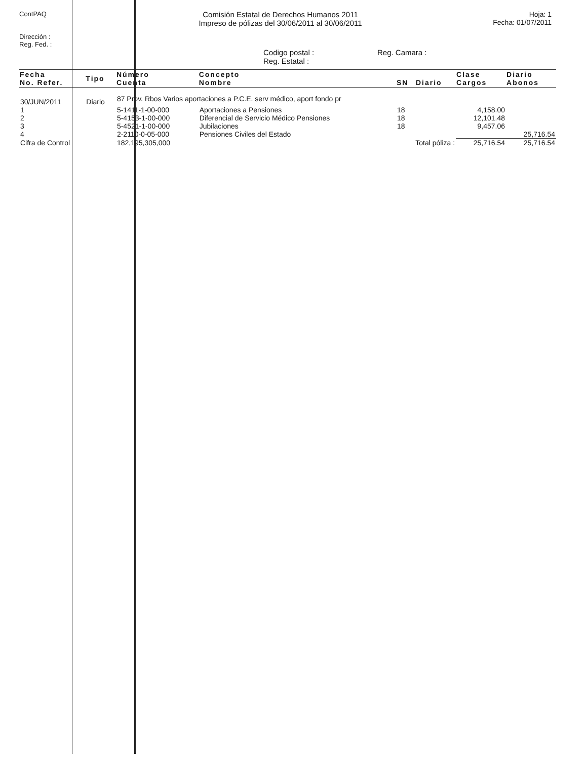ContPAQ
Dirección :
Reg. Fed. :
Comisión Estatal de Derechos Humanos 2011
Impreso de pólizas del 30/06/2011 al 30/06/2011
Hoja: 1
Fecha: 01/07/2011
Codigo postal :
Reg. Estatal :
Reg. Camara :
| Fecha No. Refer. | Tipo | Número Cuenta | Concepto Nombre | SN | Diario | Clase Cargos | Diario Abonos |
| --- | --- | --- | --- | --- | --- | --- | --- |
| 30/JUN/2011 | Diario | 87 Prov. Rbos Varios aportaciones a P.C.E. serv médico, aport fondo pr | | | | | |
| 1 | | 5-1411-1-00-000 | Aportaciones a Pensiones | 18 | | 4,158.00 | |
| 2 | | 5-4153-1-00-000 | Diferencial de Servicio Médico Pensiones | 18 | | 12,101.48 | |
| 3 | | 5-4521-1-00-000 | Jubilaciones | 18 | | 9,457.06 | |
| 4 | | 2-2110-0-05-000 | Pensiones Civiles del Estado | | | | 25,716.54 |
| Cifra de Control | | 182,195,305,000 | Total póliza : | | | 25,716.54 | 25,716.54 |